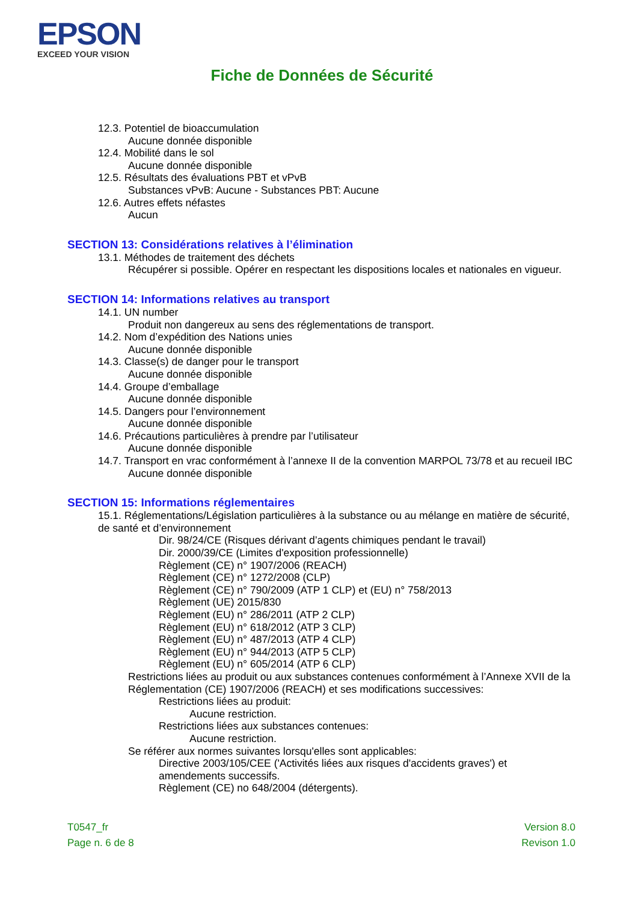EPSON
EXCEED YOUR VISION
Fiche de Données de Sécurité
12.3. Potentiel de bioaccumulation
Aucune donnée disponible
12.4. Mobilité dans le sol
Aucune donnée disponible
12.5. Résultats des évaluations PBT et vPvB
Substances vPvB: Aucune - Substances PBT: Aucune
12.6. Autres effets néfastes
Aucun
SECTION 13: Considérations relatives à l’élimination
13.1. Méthodes de traitement des déchets
Récupérer si possible. Opérer en respectant les dispositions locales et nationales en vigueur.
SECTION 14: Informations relatives au transport
14.1. UN number
Produit non dangereux au sens des réglementations de transport.
14.2. Nom d’expédition des Nations unies
Aucune donnée disponible
14.3. Classe(s) de danger pour le transport
Aucune donnée disponible
14.4. Groupe d’emballage
Aucune donnée disponible
14.5. Dangers pour l’environnement
Aucune donnée disponible
14.6. Précautions particulières à prendre par l’utilisateur
Aucune donnée disponible
14.7. Transport en vrac conformément à l’annexe II de la convention MARPOL 73/78 et au recueil IBC
Aucune donnée disponible
SECTION 15: Informations réglementaires
15.1. Réglementations/Législation particulières à la substance ou au mélange en matière de sécurité, de santé et d’environnement
Dir. 98/24/CE (Risques dérivant d’agents chimiques pendant le travail)
Dir. 2000/39/CE (Limites d'exposition professionnelle)
Règlement (CE) n° 1907/2006 (REACH)
Règlement (CE) n° 1272/2008 (CLP)
Règlement (CE) n° 790/2009 (ATP 1 CLP) et (EU) n° 758/2013
Règlement (UE) 2015/830
Règlement (EU) n° 286/2011 (ATP 2 CLP)
Règlement (EU) n° 618/2012 (ATP 3 CLP)
Règlement (EU) n° 487/2013 (ATP 4 CLP)
Règlement (EU) n° 944/2013 (ATP 5 CLP)
Règlement (EU) n° 605/2014 (ATP 6 CLP)
Restrictions liées au produit ou aux substances contenues conformément à l’Annexe XVII de la Réglementation (CE) 1907/2006 (REACH) et ses modifications successives:
Restrictions liées au produit:
Aucune restriction.
Restrictions liées aux substances contenues:
Aucune restriction.
Se référer aux normes suivantes lorsqu'elles sont applicables:
Directive 2003/105/CEE ('Activités liées aux risques d'accidents graves') et amendements successifs.
Règlement (CE) no 648/2004 (détergents).
T0547_fr
Page n. 6 de 8
Version 8.0
Revison 1.0